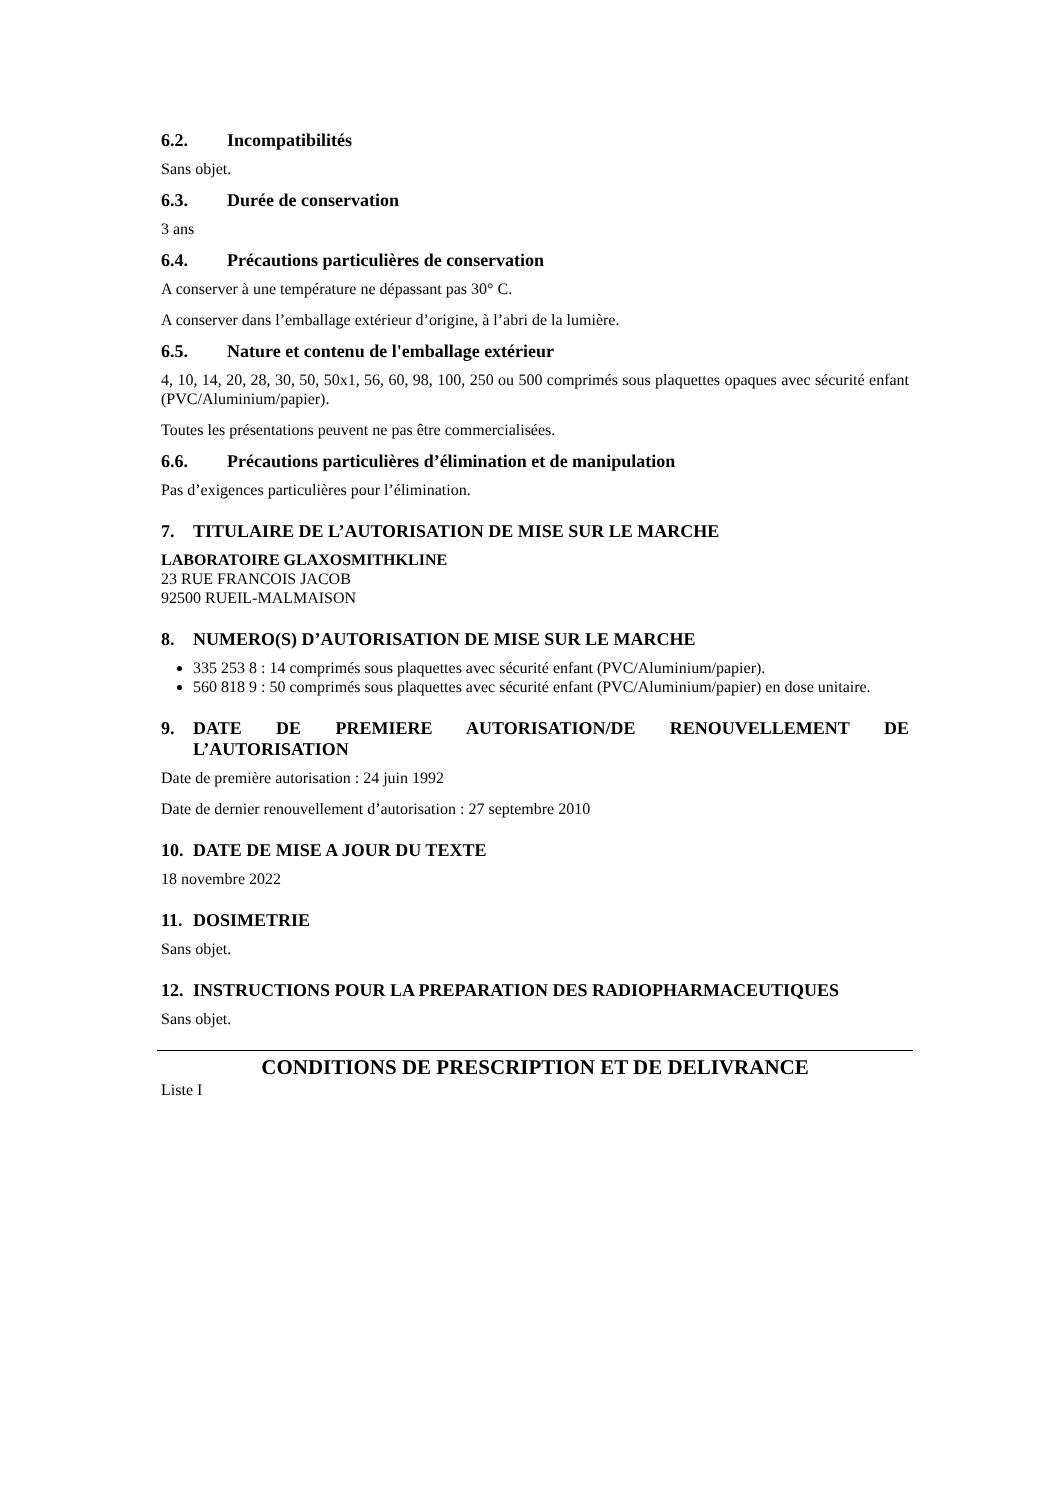6.2. Incompatibilités
Sans objet.
6.3. Durée de conservation
3 ans
6.4. Précautions particulières de conservation
A conserver à une température ne dépassant pas 30° C.
A conserver dans l’emballage extérieur d’origine, à l’abri de la lumière.
6.5. Nature et contenu de l'emballage extérieur
4, 10, 14, 20, 28, 30, 50, 50x1, 56, 60, 98, 100, 250 ou 500 comprimés sous plaquettes opaques avec sécurité enfant (PVC/Aluminium/papier).
Toutes les présentations peuvent ne pas être commercialisées.
6.6. Précautions particulières d’élimination et de manipulation
Pas d’exigences particulières pour l’élimination.
7. TITULAIRE DE L’AUTORISATION DE MISE SUR LE MARCHE
LABORATOIRE GLAXOSMITHKLINE
23 RUE FRANCOIS JACOB
92500 RUEIL-MALMAISON
8. NUMERO(S) D’AUTORISATION DE MISE SUR LE MARCHE
335 253 8 : 14 comprimés sous plaquettes avec sécurité enfant (PVC/Aluminium/papier).
560 818 9 : 50 comprimés sous plaquettes avec sécurité enfant (PVC/Aluminium/papier) en dose unitaire.
9. DATE DE PREMIERE AUTORISATION/DE RENOUVELLEMENT DE L’AUTORISATION
Date de première autorisation : 24 juin 1992
Date de dernier renouvellement d’autorisation : 27 septembre 2010
10. DATE DE MISE A JOUR DU TEXTE
18 novembre 2022
11. DOSIMETRIE
Sans objet.
12. INSTRUCTIONS POUR LA PREPARATION DES RADIOPHARMACEUTIQUES
Sans objet.
CONDITIONS DE PRESCRIPTION ET DE DELIVRANCE
Liste I